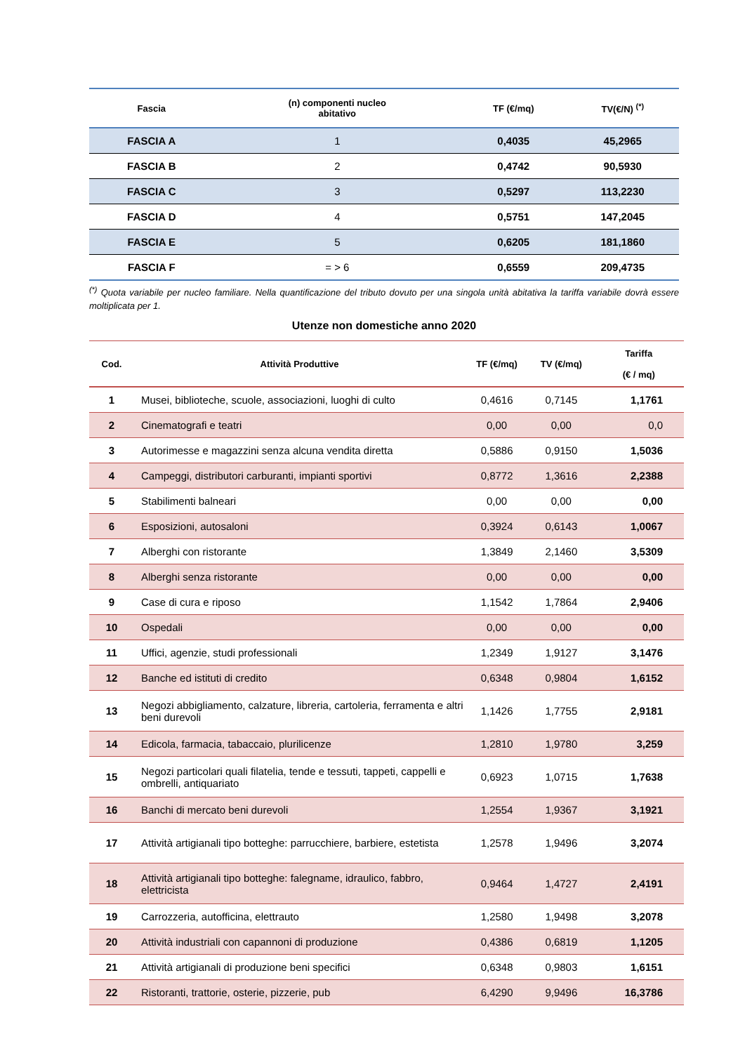| Fascia | (n) componenti nucleo abitativo | TF (€/mq) | TV(€/N) <sup>(*)</sup> |
| --- | --- | --- | --- |
| FASCIA A | 1 | 0,4035 | 45,2965 |
| FASCIA B | 2 | 0,4742 | 90,5930 |
| FASCIA C | 3 | 0,5297 | 113,2230 |
| FASCIA D | 4 | 0,5751 | 147,2045 |
| FASCIA E | 5 | 0,6205 | 181,1860 |
| FASCIA F | = > 6 | 0,6559 | 209,4735 |
<sup>(*)</sup> Quota variabile per nucleo familiare. Nella quantificazione del tributo dovuto per una singola unità abitativa la tariffa variabile dovrà essere moltiplicata per 1.
Utenze non domestiche anno 2020
| Cod. | Attività Produttive | TF (€/mq) | TV (€/mq) | Tariffa (€ / mq) |
| --- | --- | --- | --- | --- |
| 1 | Musei, biblioteche, scuole, associazioni, luoghi di culto | 0,4616 | 0,7145 | 1,1761 |
| 2 | Cinematografi e teatri | 0,00 | 0,00 | 0,0 |
| 3 | Autorimesse e magazzini senza alcuna vendita diretta | 0,5886 | 0,9150 | 1,5036 |
| 4 | Campeggi, distributori carburanti, impianti sportivi | 0,8772 | 1,3616 | 2,2388 |
| 5 | Stabilimenti balneari | 0,00 | 0,00 | 0,00 |
| 6 | Esposizioni, autosaloni | 0,3924 | 0,6143 | 1,0067 |
| 7 | Alberghi con ristorante | 1,3849 | 2,1460 | 3,5309 |
| 8 | Alberghi senza ristorante | 0,00 | 0,00 | 0,00 |
| 9 | Case di cura e riposo | 1,1542 | 1,7864 | 2,9406 |
| 10 | Ospedali | 0,00 | 0,00 | 0,00 |
| 11 | Uffici, agenzie, studi professionali | 1,2349 | 1,9127 | 3,1476 |
| 12 | Banche ed istituti di credito | 0,6348 | 0,9804 | 1,6152 |
| 13 | Negozi abbigliamento, calzature, libreria, cartoleria, ferramenta e altri beni durevoli | 1,1426 | 1,7755 | 2,9181 |
| 14 | Edicola, farmacia, tabaccaio, plurilicenze | 1,2810 | 1,9780 | 3,259 |
| 15 | Negozi particolari quali filatelia, tende e tessuti, tappeti, cappelli e ombrelli, antiquariato | 0,6923 | 1,0715 | 1,7638 |
| 16 | Banchi di mercato beni durevoli | 1,2554 | 1,9367 | 3,1921 |
| 17 | Attività artigianali tipo botteghe: parrucchiere, barbiere, estetista | 1,2578 | 1,9496 | 3,2074 |
| 18 | Attività artigianali tipo botteghe: falegname, idraulico, fabbro, elettricista | 0,9464 | 1,4727 | 2,4191 |
| 19 | Carrozzeria, autofficina, elettrauto | 1,2580 | 1,9498 | 3,2078 |
| 20 | Attività industriali con capannoni di produzione | 0,4386 | 0,6819 | 1,1205 |
| 21 | Attività artigianali di produzione beni specifici | 0,6348 | 0,9803 | 1,6151 |
| 22 | Ristoranti, trattorie, osterie, pizzerie, pub | 6,4290 | 9,9496 | 16,3786 |